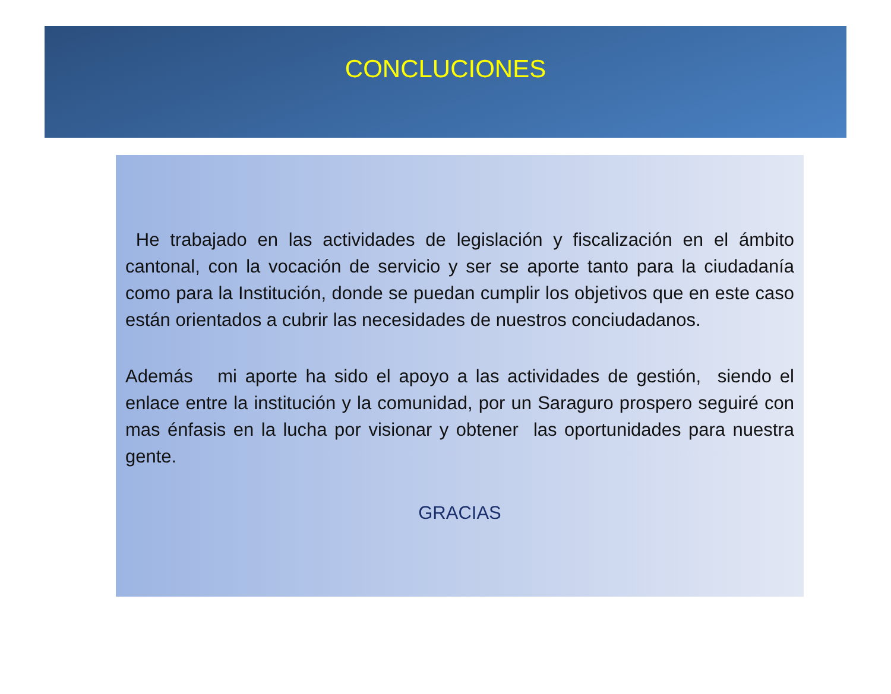CONCLUCIONES
He trabajado en las actividades de legislación y fiscalización en el ámbito cantonal, con la vocación de servicio y ser se aporte tanto para la ciudadanía como para la Institución, donde se puedan cumplir los objetivos que en este caso están orientados a cubrir las necesidades de nuestros conciudadanos.
Además mi aporte ha sido el apoyo a las actividades de gestión, siendo el enlace entre la institución y la comunidad, por un Saraguro prospero seguiré con mas énfasis en la lucha por visionar y obtener las oportunidades para nuestra gente.
GRACIAS